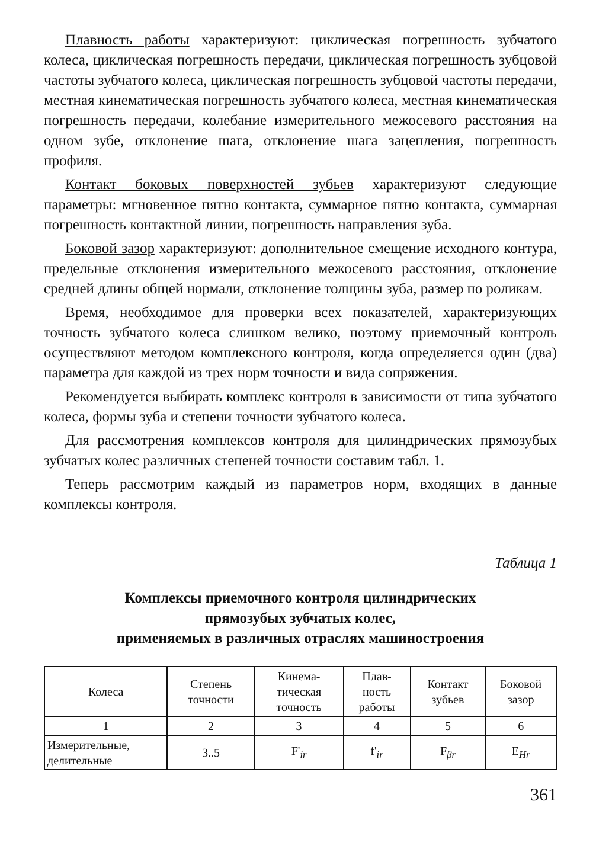Плавность работы характеризуют: циклическая погрешность зубчатого колеса, циклическая погрешность передачи, циклическая погрешность зубцовой частоты зубчатого колеса, циклическая погрешность зубцовой частоты передачи, местная кинематическая погрешность зубчатого колеса, местная кинематическая погрешность передачи, колебание измерительного межосевого расстояния на одном зубе, отклонение шага, отклонение шага зацепления, погрешность профиля.
Контакт боковых поверхностей зубьев характеризуют следующие параметры: мгновенное пятно контакта, суммарное пятно контакта, суммарная погрешность контактной линии, погрешность направления зуба.
Боковой зазор характеризуют: дополнительное смещение исходного контура, предельные отклонения измерительного межосевого расстояния, отклонение средней длины общей нормали, отклонение толщины зуба, размер по роликам.
Время, необходимое для проверки всех показателей, характеризующих точность зубчатого колеса слишком велико, поэтому приемочный контроль осуществляют методом комплексного контроля, когда определяется один (два) параметра для каждой из трех норм точности и вида сопряжения.
Рекомендуется выбирать комплекс контроля в зависимости от типа зубчатого колеса, формы зуба и степени точности зубчатого колеса.
Для рассмотрения комплексов контроля для цилиндрических прямозубых зубчатых колес различных степеней точности составим табл. 1.
Теперь рассмотрим каждый из параметров норм, входящих в данные комплексы контроля.
Таблица 1
Комплексы приемочного контроля цилиндрических
прямозубых зубчатых колес,
применяемых в различных отраслях машиностроения
| Колеса | Степень точности | Кинема- тическая точность | Плав- ность работы | Контакт зубьев | Боковой зазор |
| --- | --- | --- | --- | --- | --- |
| 1 | 2 | 3 | 4 | 5 | 6 |
| Измерительные, делительные | 3..5 | F'<sub>ir</sub> | f'<sub>ir</sub> | F<sub>βr</sub> | E<sub>Hr</sub> |
361